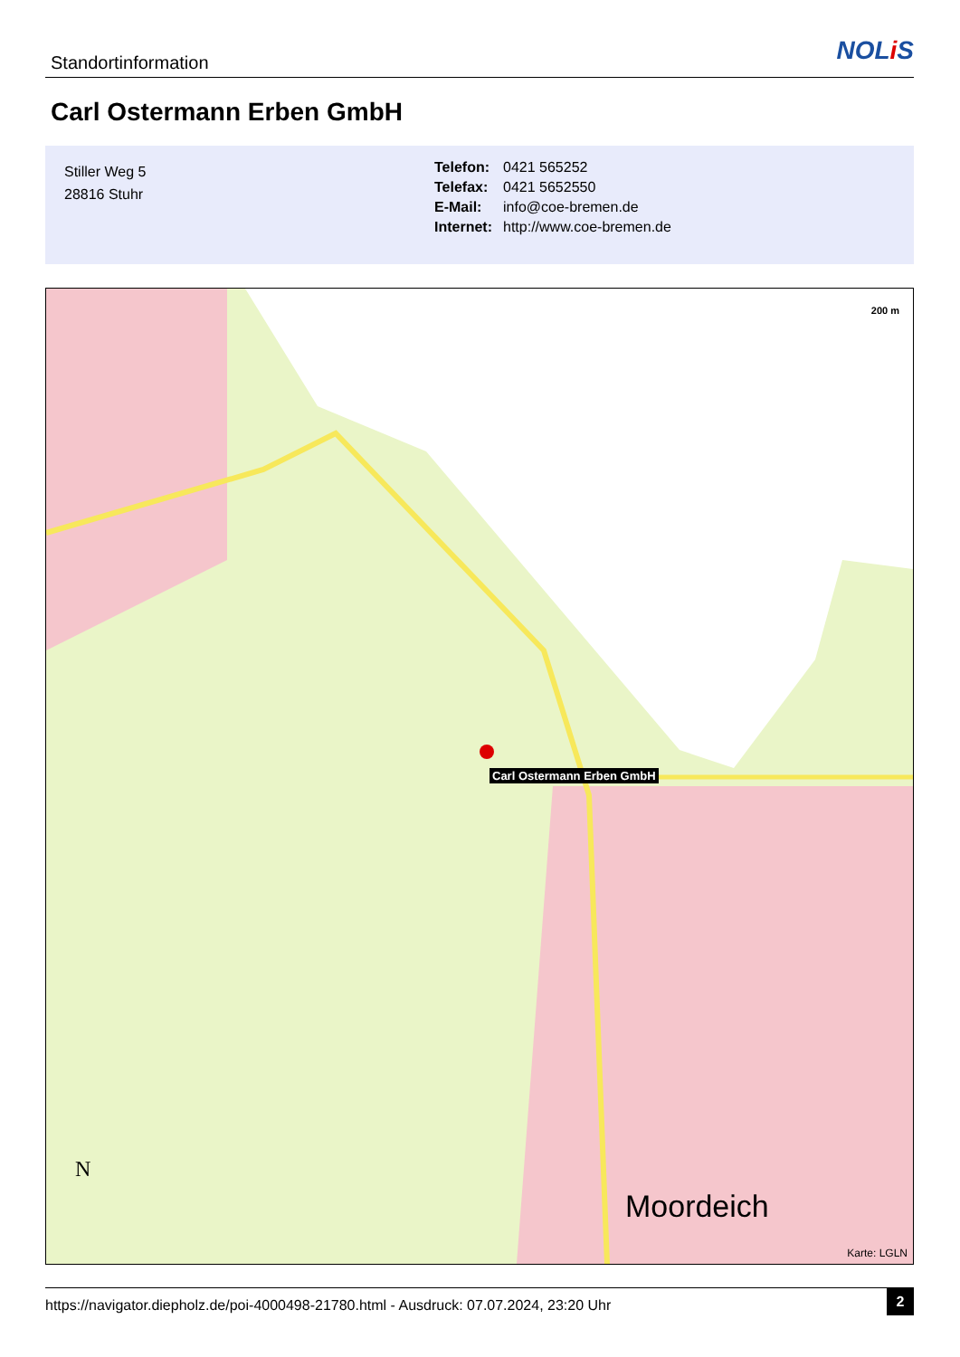Standortinformation NOLi S
Carl Ostermann Erben GmbH
Stiller Weg 5
28816 Stuhr
| Telefon: | 0421 565252 |
| Telefax: | 0421 5652550 |
| E-Mail: | info@coe-bremen.de |
| Internet: | http://www.coe-bremen.de |
Carl Ostermann Erben GmbH
200 m
Moordeich
N
Karte: LGLN
https://navigator.diepholz.de/poi-4000498-21780.html - Ausdruck: 07.07.2024, 23:20 Uhr
2